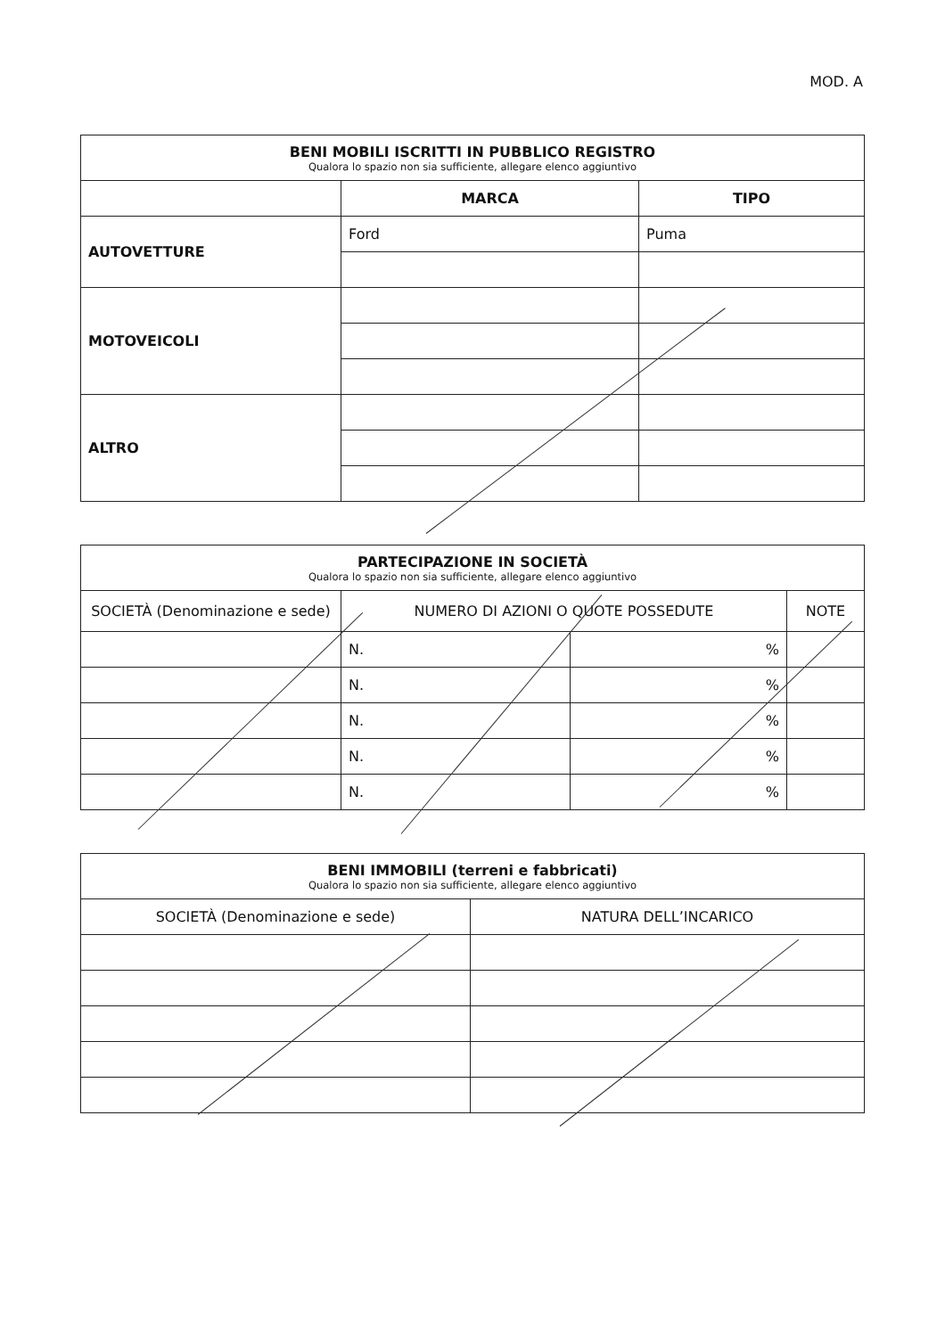MOD. A
| BENI MOBILI ISCRITTI IN PUBBLICO REGISTRO Qualora lo spazio non sia sufficiente, allegare elenco aggiuntivo | | |
| --- | --- | --- |
| | MARCA | TIPO |
| AUTOVETTURE | Ford | Puma |
| MOTOVEICOLI | | |
| ALTRO | | |
| PARTECIPAZIONE IN SOCIETÀ Qualora lo spazio non sia sufficiente, allegare elenco aggiuntivo | | | |
| --- | --- | --- | --- |
| SOCIETÀ (Denominazione e sede) | NUMERO DI AZIONI O QUOTE POSSEDUTE | | NOTE |
| | N. | % | |
| | N. | % | |
| | N. | % | |
| | N. | % | |
| | N. | % | |
| BENI IMMOBILI (terreni e fabbricati) Qualora lo spazio non sia sufficiente, allegare elenco aggiuntivo | |
| --- | --- |
| SOCIETÀ (Denominazione e sede) | NATURA DELL’INCARICO |